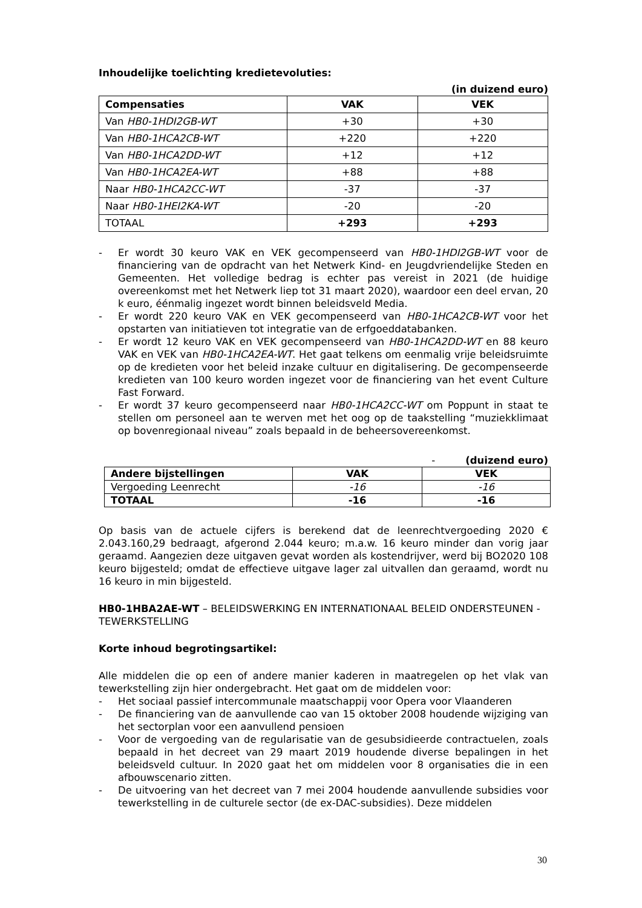Inhoudelijke toelichting kredietevoluties:
(in duizend euro)
| Compensaties | VAK | VEK |
| --- | --- | --- |
| Van HB0-1HDI2GB-WT | +30 | +30 |
| Van HB0-1HCA2CB-WT | +220 | +220 |
| Van HB0-1HCA2DD-WT | +12 | +12 |
| Van HB0-1HCA2EA-WT | +88 | +88 |
| Naar HB0-1HCA2CC-WT | -37 | -37 |
| Naar HB0-1HEI2KA-WT | -20 | -20 |
| TOTAAL | +293 | +293 |
- Er wordt 30 keuro VAK en VEK gecompenseerd van HB0-1HDI2GB-WT voor de financiering van de opdracht van het Netwerk Kind- en Jeugdvriendelijke Steden en Gemeenten. Het volledige bedrag is echter pas vereist in 2021 (de huidige overeenkomst met het Netwerk liep tot 31 maart 2020), waardoor een deel ervan, 20 k euro, éénmalig ingezet wordt binnen beleidsveld Media.
- Er wordt 220 keuro VAK en VEK gecompenseerd van HB0-1HCA2CB-WT voor het opstarten van initiatieven tot integratie van de erfgoeddatabanken.
- Er wordt 12 keuro VAK en VEK gecompenseerd van HB0-1HCA2DD-WT en 88 keuro VAK en VEK van HB0-1HCA2EA-WT. Het gaat telkens om eenmalig vrije beleidsruimte op de kredieten voor het beleid inzake cultuur en digitalisering. De gecompenseerde kredieten van 100 keuro worden ingezet voor de financiering van het event Culture Fast Forward.
- Er wordt 37 keuro gecompenseerd naar HB0-1HCA2CC-WT om Poppunt in staat te stellen om personeel aan te werven met het oog op de taakstelling “muziekklimaat op bovenregionaal niveau” zoals bepaald in de beheersovereenkomst.
- (duizend euro)
| Andere bijstellingen | VAK | VEK |
| --- | --- | --- |
| Vergoeding Leenrecht | -16 | -16 |
| TOTAAL | -16 | -16 |
Op basis van de actuele cijfers is berekend dat de leenrechtvergoeding 2020 € 2.043.160,29 bedraagt, afgerond 2.044 keuro; m.a.w. 16 keuro minder dan vorig jaar geraamd. Aangezien deze uitgaven gevat worden als kostendrijver, werd bij BO2020 108 keuro bijgesteld; omdat de effectieve uitgave lager zal uitvallen dan geraamd, wordt nu 16 keuro in min bijgesteld.
HB0-1HBA2AE-WT – BELEIDSWERKING EN INTERNATIONAAL BELEID ONDERSTEUNEN - TEWERKSTELLING
Korte inhoud begrotingsartikel:
Alle middelen die op een of andere manier kaderen in maatregelen op het vlak van tewerkstelling zijn hier ondergebracht. Het gaat om de middelen voor:
- Het sociaal passief intercommunale maatschappij voor Opera voor Vlaanderen
- De financiering van de aanvullende cao van 15 oktober 2008 houdende wijziging van het sectorplan voor een aanvullend pensioen
- Voor de vergoeding van de regularisatie van de gesubsidieerde contractuelen, zoals bepaald in het decreet van 29 maart 2019 houdende diverse bepalingen in het beleidsveld cultuur. In 2020 gaat het om middelen voor 8 organisaties die in een afbouwscenario zitten.
- De uitvoering van het decreet van 7 mei 2004 houdende aanvullende subsidies voor tewerkstelling in de culturele sector (de ex-DAC-subsidies). Deze middelen
30